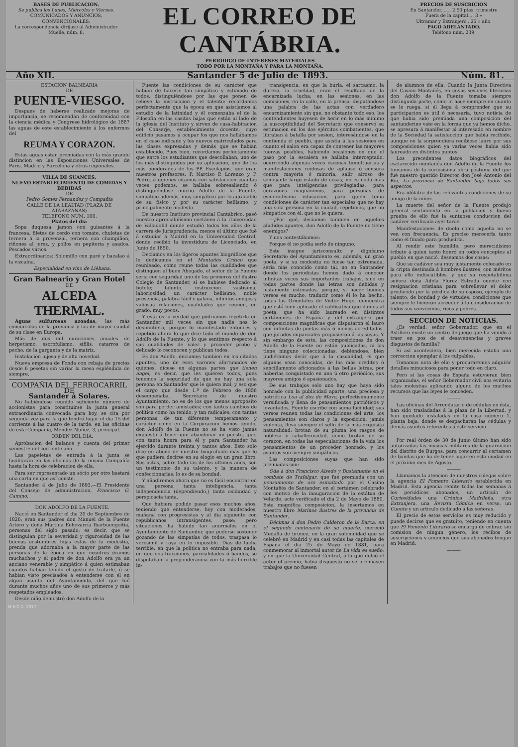BASES DE PUBLICACION.
Se publica los Lunes, Miércoles y Viernes.
COMUNICADOS Y ANUNCIOS, CONVENCIONALES:
La correspondencia dirijase al Administrador
Muelle, núm. 8.
EL CORREO DE CANTÁBRIA.
PERIÓDICO DE INTERESES MATERIALES
TODO POR LA MONTAÑA Y PARA LA MONTAÑA.
PRECIOS DE SUSCRICION
En Santander....... 2.50 ptas. trimestre
Fuera de la capital.... 3 »
Ultramar y Extranjero.. 25 » año.
PAGO ADELANTADO.
Teléfono núm. 239.
Año XII. Santander 5 de Julio de 1893. Núm. 81.
ESTACION BALNEARIA
DE
PUENTE-VIESGO.
Despues de haberse realizado mejoras de importancia, se recomiendan de conformidad con la ciencia médica y Congreso hidrológico de 1887 las aguas de este establecimiento á los enfermos del
REUMA Y CORAZON.
Estas aguas estan premiadas con la más grande distincion en las Esposiciones Universales de Paris, Madrid y Barcelona y otras regionales.
VILLA DE SUANCES.
NUEVO ESTABLECIMIENTO DE COMIDAS Y BEBIDAS
DE
Pedro Gomez Fernandez y Compañía
CALLE DE LA LEALTAD (PLAZA DE ATARAZANAS)
TELEFONO NUM. 100.
Platos del dia
Sopa duquesa, jamon con guisantes á la francesa, filetes de cerdo con tomate, chuletas de ternera á la provenzal, ternera con champiñon, riñones al jerez, y pollos en pepitoria y asados. Pescados varios.
Extraordinarios: Solomillo con puré y bacalao á la vizcaína.
Especialidad en vino de Liébana.
Gran Balneario y Gran Hotel
DE
ALCEDA THERMAL.
Aguas sulfurosas azoadas, las más concurridas de la provincia y las de mayor caudal de su clase en Europa.
Más de dos mil curaciones anuales de herpetismo, escrofulismo, sífilis, catarros de pecho, de la garganta y de la matriz.
Instalacion lujosa y de alta novedad.
Nueva empresa de Fonda con rebaja de precios desde 6 pesetas sin variar la mesa espléndida de siempre.
COMPAÑIA DEL FERROCARRIL
DE
Santander á Solares.
No habiéndose reunido suficiente número de accionistas para constituirse la junta general extraordinaria convocada para hoy, se cita por segunda vez para la que tendrá lugar el dia 15 del corriente á las cuatro de la tarde, en las oficinas de esta Compañía, Mendez-Nuñez, 3, principal.
ORDEN DEL DIA.
Aprobacion del balance y cuenta del primer semestre del corriente año.
Las papeletas de entrada á la junta se facilitarán en las oficinas de la misma Compañía hasta la hora de celebracion de ella.
Para ser representado un sócio por otro bastará una carta en que así conste.
Santander 4 de Julio de 1893.—El Presidente del Consejo de administracion, Francisco G. Camino.
DON ADOLFO DE LA FUENTE.
Nació en Santander el dia 20 de Septiembre de 1826; eran sus padres don Manuel de la Fuente Artero y doña Martina Echevarría Ibarbuengoitia, personas del siglo pasado; es decir, que se distinguian por la severidad y rigurosidad de las buenas costumbres hijas estas de la modestia, prenda que adornaba á la mayor parte de las personas de la época en que nosotros éramos muchachos y el padre de don Adolfo era ya un anciano venerable y simpático á quien estimaban cuantos habian tenido el gusto de tratarle, ó se habian visto precisados á entenderse con él en algun asunto del Ayuntamiento, del que fué durante muchos años uno de sus primeros y más respetados empleados.
Desde niño demostró don Adolfo de la
Fuente las condiciones de su carácter que habian de hacerle tan simpático y estimado de todos, distinguiéndose por las que ponen de relieve la instruccion y el talento: recordamos perfectamente que la época en que asistíamos al estudio de la latinidad y él comenzaba el de la Filosofía en las casitas bajas que están al lado de la iglesia del Instituto y sirven de casa-habitacion del Conserje, establecimiento docente, cuyo edificio pasamos á ocupar los que nos hallábamos en el caso indicado y los nuevos matriculados para las clases expresadas y demás que se habian establecido. Pues bien, recordamos perfectamente que entre los estudiantes que descollaban, uno de los más distinguidos por su aplicacion, uno de los más ponderados de los PP. Escolapios, que eran nuestros profesores, P. Narciso P. Lorenzo y P. Pedro, á quienes citamos con satisfaccion cuantas veces podemos, se hallaba sobresaliendo ó distinguiéndose mucho Adolfo de la Fuente, simpático además, muy simpático por lo agradable de su físico y por su carácter bellísimo, y principalmente modesto.
De nuestro Instituto provincial Cantábrico, pasó nuestro apreciabilísimo coetáneo á la Universidad de Valladolid donde estudió todos los años de la carrera de Jurisprudencia, menos el último que fué á estudiar á Madrid en la Universidad Central, donde recibió la investidura de Licenciado, en Junio de 1850.
Deciamos en los ligeros apuntes biográficos que le dedicamos en el Montañés Crítico que reunieado, como reune todas las cualidades que distinguen al buen Abogado, el señor de la Fuente seria con seguridad uno de los primeros del ilustre Colegio de Santander, si se hubiese dedicado al bufete; talento, instruccion vastísima, laboriosidad, un carácter bellísimo, noble presencia, palabra fácil y galana, infinitos amigos y valiosas relaciones, cualidades que reunen, en grado, muy pocos.
Y esta es la verdad que podriamos repetirla en Santander mil veces sin que nadie nos lo desmintiera, porque lo manifestado entonces y repetido ahora lo que dice todo el mundo de don Adolfo de la Fuente, y lo que sentimos respecto á sus cualidades de valer y proceder probo y delicado lo reconocen y publican todos.
Es don Adolfo, deciamos tambien en los citados apuntes, uno de esos varones afortunados de quienes, dicese en algunas partes que tienen angel, es decir, que les quieren todos, pues tenemos la seguridad de que no hay una sola persona en Santander que le quiera mal; y eso que el cargo que desde 1.º de Febrero de 1856 desempeñaba, Secretario de nuestro Ayuntamiento, no es de los que menos apropósito son para perder amistades; con tantos cambios de política como ha tenido, y tan radicales; con tantas personas, de tan diferente temperamento y carácter como en la Corporacion hemos tenido, don Adolfo de la Fuente no se ha visto jamás expuesto á tener que abandonar un puesto, que, con tanta honra para él y para Santander ha ejercido durante treinta y tantos años. Esto solo dice en abono de nuestro biografiado más que lo que pudiera decirse en su elogio en un gran libro. Sus actas, sobre todo las de los ultimos años, son un testimonio de su talento, y la manera de confeccionarlas, lo es de su bondad.
Y añadiremos ahora que no es fácil encontrar en una persona tanta inteligencia, tanta independencia (dependiendo,) tanta asiduidad y perspicacia tanta.
Que hubiera podido pasar esos muchos años, teniendo que entenderse, hoy con moderados, mañana con progresistas y al dia siguiente con republicanos intransigentes, pase; pero situaciones ha habido tan anormales en el Ayuntamiento de Santander, que poderse sostener gozando de las simpatías de todos, traspasa lo verosimil y raya en lo imposible. Dias de lucha terrible, en que la política no entraba para nada; en que dos fracciones, parcialidades ó bandos, se disputaban la preponderancia con la más horrible in-
transigencia, en que la burla, el sarcasmo, la dureza, la crueldad, eran el resultado de la encarnizada lucha; en las sesiones, en las comisiones, en la calle, en la prensa, disputándose una palabra de las actas con verdadero encarnizamiento sin que, no obstante todo eso, los contendientes huyesen de herir en lo más mínimo la susceptibilidad del Secretario que conservó su estimacion en los dos ejércitos combatientes, que libraban á batalla por sesion, interesándose en la contienda el pueblo, que asistia á las sesiones en cuanto el salon era capaz de contener las mayores fuerzas posibles, habiendo ocasiones en que el paso por la escalera se hallaba interceptado, ocurriendo algunas veces escenas tumultuarias y manifestaciones ruidosas de aplauso ó censura contra mayoría ó minoría; salir airoso de semejante largo estado de cosas, no es nada más que para inteligencias privilegiadas, para corazones magnánimos, para personas de esmeradísima educacion, para quien tenia condiciones de carácter tan especiales que no hay una sola persona en la ciudad, repetimos, que no simpatice con él, que no le quiera.
—¿Por qué, deciamos tambien en aquellos aludidos apuntes, don Adolfo de la Fuente no tiene enemigos?
Y nos contestábamos:
Porque él no podia serlo de ninguno.
Este insigne jurisconsulto y dignísimo Secretario del Ayuntamiento es, además, un gran poeta, y si su modestia no fuese tan extremada, seria más conocido como tal, no en Santander donde los periodistas hemos dado á conocer infinitas veces sus importantes trabajos, sino en todas partes donde las letras son debidas y justamente estimadas, porque, si hacer buenos versos es mucho, traducir como él lo ha hecho, todas las Orientales de Victor Hugo, demuestra que está bien aplicado el calificativo que damos al poeta, que ha sido laureado en distintos certámenes de España y del extranjero por composiciones magníficas que disputaron el lauro con infinitas de poetas más ó menos acreditados, que jurados imparciales propusieron á las suyas. Y sin embargo de esto, las composiciones de don Adolfo de la Fuente no están publicadas, ni las tiene ninguno coleccionadas, debiéndose, bien pudiéramos decir que á la casualidad, el que algunas sean conocidas, de los más creditos ó sencillamente aficionados á las bellas letras, por haberlas conquistado en uno ú otro periódico, sus mayores amigos ó apasionados.
De sus trabajos solo uno hay que haya sido honrado con la publicidad aparte: una preciosa y patriótica Loa al dos de Mayo, perfectísimamente versificada y llena de pensamientos patrióticos y levantados. Fuente escribe con suma facilidad; sus versos reunen todas las condiciones del arte; los pensamientos son claros y la exposicion, jamás violenta, lleva siempre el sello de la más exquisita naturalidad; brotan de su pluma los rasgos de nobleza y caballerosidad, como brotan de su corazon, en todas las especulaciones de la vida los pensamientos de un proceder honrado, y los asuntos son siempre simpáticos.
Las composiciones suyas que han sido premiadas son:
Oda á don Francisco Alsedo y Bustamante en el combate de Trafalgar, que fué premiada con un pensamiento de oro esmaltado por el Casino Montañés de Santander, en el certámen celebrado con motivo de la inauguracion de la estátua de Velarde, acto verificado el dia 2 de Mayo de 1880. Esta magnífica composicion, la insertamos en nuestro libro Marinos ilustres de la provincia de Santander.
Décimas á don Pedro Calderon de la Barca, en el segundo centenario de su muerte, mereció Medalla de bronce, en la gran solemnidad que se celebró en Madrid y en casi todas las capitales de España el dia 25 de Mayo de 1881, para conmemorar al inmortal autor de La vida es sueño; y en que la Universidad Central, á la que debió el autor el premio, habia dispuesto no se premiasen trabajos que no fuesen
de alumnos de ella. Cuando la Junta Directiva del Casino Montañés, en cuyas sesiones literarias don Adolfo de la Fuente tomaba siempre distinguida parte, como lo hace siempre en cuanto se le ruega, si él llega á comprender que su participacion es útil ó necesaria, tuvo noticia de que habia sido premiada una composicion del santanderino vate en la forma que ya hemos dicho, se apresura á manifestar al interesado en nombre de la Sociedad la satisfaccion que habia recibido, aunque no la sorprendiera recibiese lauro por sus composiciones quien ya varias veces habia sido laureado en distintos puntos.
Los precedentes datos biográficos del esclarecido montañés don Adolfo de la Fuente los tomamos de la curiosísima obra póstuma del que fué nuestro querido Director don José Antonio del Rio, La provincia de Santander bajo todos sus aspectos.
Era idólatra de las relevantes condiciones de su amigo de la niñez.
La muerte del señor de la Fuente produjo general sentimiento en la poblacion y buena prueba de ello fué la suntuosa conduccion del cadáver verificada ayer tarde.
Manifestaciones de duelo como aquella no se ven con frecuencia. Es preciso merecerla tanto como el finado para producirla.
Al rendir este humilde, pero merecidísimo tributo á quien tanto honró en todos conceptos al pueblo en que nació, deseamos dos cosas:
Que su cadáver sea muy justamente colocado en la cripta destinada á hombres ilustres, con méritos para ello indiscutibles, y que su respetabilima señora doña Adela Florez Estrada cuente con resignacion cristiana para sobrellevar el dolor producido por la pérdida de su esposo, ejemplo de talento, de bondad y de virtudes; condiciones que siempre le hicieron acreedor á la consideracion de todos sus convecinos, ricos y pobres.
SECCION DE NOTICIAS.
¿Es verdad, señor Gobernador, que en el Astillero existe un centro de juego que ha venido á traer en pos de sí desavenencias y graves disgustos de familia?
Si así aconteciera, bien merecida estaba una correccion ejemplar á los culpables.
Tomamos nota de ello y procuraremos adquirir detalles minuciosos para poner todo en claro.
Pero si las cosas de España estuvieran bien organizadas, el señor Gobernador civil nos evitaria tales molestias aplicando alguno de los muchos recursos que las leyes le conceden.
———
Las oficinas del Arrendatario de cédulas en ésta, han sido trasladadas á la plaza de la Libertad, y han quedado instaladas en la casa número 1, planta baja, donde se despacharán las cédulas y demás asuntos referentes á este servicio.
———
Por real órden de 30 de Junio último han sido autorizadas las musicas militares de la guarnicion del distrito de Burgos, para concurrir al certamen de bandas que ha de tener lugar en esta ciudad en el próximo mes de Agosto.
———
Llamamos la atencion de nuestros colegas sobre la agencia El Fomento Literario establecida en Madrid. Esta agencia remite todas las semanas á los periódicos abonados, un articulo de Curiosidades una Crónica Madrileña, otra Extranjera, una Revista Cómica en verso, un Cuento y un articulo dedicado á las señoras.
El precio de estos servicios es muy reducido y puede decirse que es gratuito, teniendo en cuenta que El Fomento Literario se encarga de cobrar, sin comision de ningun género, los recibos de suscripciones y anuncios que sus abonados tengan en Madrid.
———
M.E.C.D. 2017